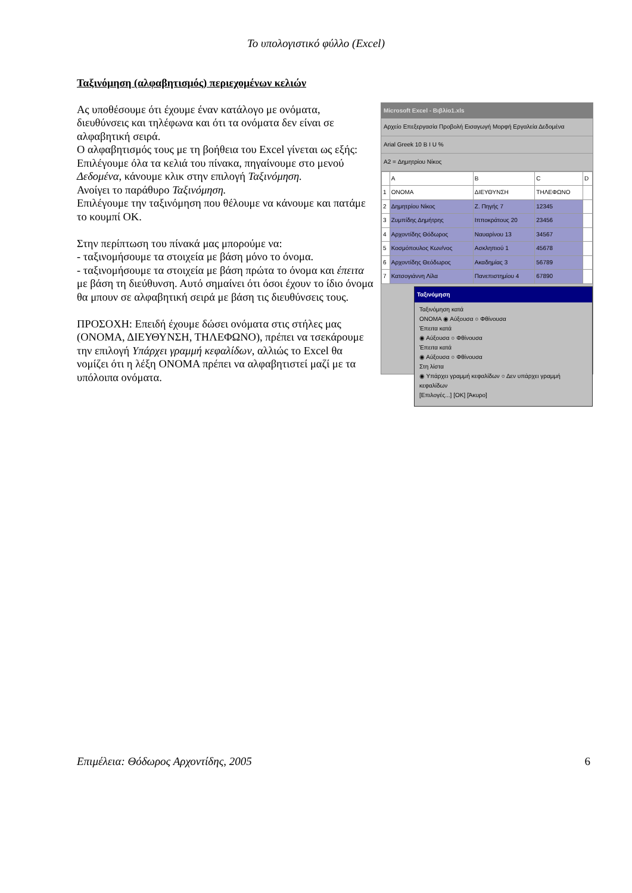Το υπολογιστικό φύλλο (Excel)
Ταξινόμηση (αλφαβητισμός) περιεχομένων κελιών
Microsoft Excel - Βιβλίο1.xls
Αρχείο Επεξεργασία Προβολή Εισαγωγή Μορφή Εργαλεία Δεδομένα
Arial Greek 10 B I U %
A2 = Δημητρίου Νίκος
| | A | B | C | D |
| 1 | ΟΝΟΜΑ | ΔΙΕΥΘΥΝΣΗ | ΤΗΛΕΦΩΝΟ | |
| 2 | Δημητρίου Νίκος | Ζ. Πηγής 7 | 12345 | |
| 3 | Ζυμπίδης Δημήτρης | Ιπποκράτους 20 | 23456 | |
| 4 | Αρχοντίδης Θόδωρος | Ναυαρίνου 13 | 34567 | |
| 5 | Κοσμόπουλος Κων/νος | Ασκληπιού 1 | 45678 | |
| 6 | Αρχοντίδης Θεόδωρος | Ακαδημίας 3 | 56789 | |
| 7 | Κατσογιάννη Λίλα | Πανεπιστημίου 4 | 67890 | |
Ταξινόμηση
Ταξινόμηση κατά
ΟΝΟΜΑ ◉ Αύξουσα ○ Φθίνουσα
Έπειτα κατά
◉ Αύξουσα ○ Φθίνουσα
Έπειτα κατά
◉ Αύξουσα ○ Φθίνουσα
Στη λίστα
◉ Υπάρχει γραμμή κεφαλίδων ○ Δεν υπάρχει γραμμή κεφαλίδων
[Επιλογές...] [OK] [Άκυρο]
Ας υποθέσουμε ότι έχουμε έναν κατάλογο με ονόματα, διευθύνσεις και τηλέφωνα και ότι τα ονόματα δεν είναι σε αλφαβητική σειρά.
Ο αλφαβητισμός τους με τη βοήθεια του Excel γίνεται ως εξής:
Επιλέγουμε όλα τα κελιά του πίνακα, πηγαίνουμε στο μενού Δεδομένα, κάνουμε κλικ στην επιλογή Ταξινόμηση.
Ανοίγει το παράθυρο Ταξινόμηση.
Επιλέγουμε την ταξινόμηση που θέλουμε να κάνουμε και πατάμε το κουμπί ΟΚ.
Στην περίπτωση του πίνακά μας μπορούμε να:
- ταξινομήσουμε τα στοιχεία με βάση μόνο το όνομα.
- ταξινομήσουμε τα στοιχεία με βάση πρώτα το όνομα και έπειτα με βάση τη διεύθυνση. Αυτό σημαίνει ότι όσοι έχουν το ίδιο όνομα θα μπουν σε αλφαβητική σειρά με βάση τις διευθύνσεις τους.
ΠΡΟΣΟΧΗ: Επειδή έχουμε δώσει ονόματα στις στήλες μας (ΟΝΟΜΑ, ΔΙΕΥΘΥΝΣΗ, ΤΗΛΕΦΩΝΟ), πρέπει να τσεκάρουμε την επιλογή Υπάρχει γραμμή κεφαλίδων, αλλιώς το Excel θα νομίζει ότι η λέξη ΟΝΟΜΑ πρέπει να αλφαβητιστεί μαζί με τα υπόλοιπα ονόματα.
Επιμέλεια: Θόδωρος Αρχοντίδης, 2005 6